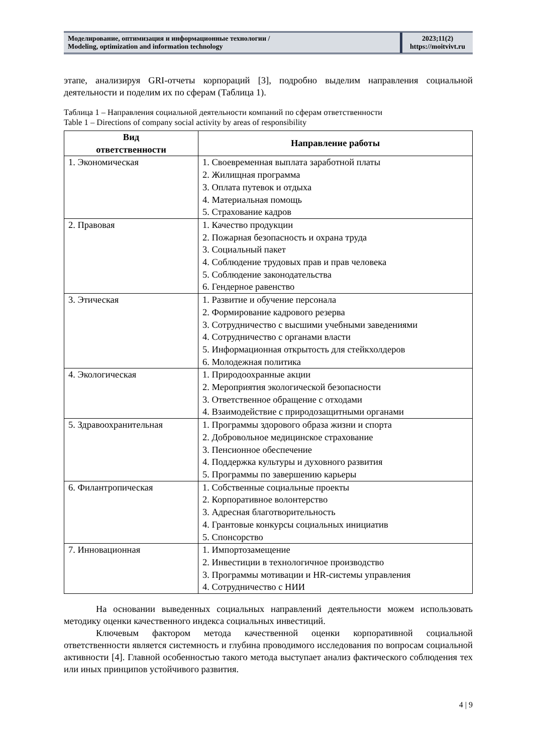Моделирование, оптимизация и информационные технологии /
Modeling, optimization and information technology
2023;11(2)
https://moitvivt.ru
этапе, анализируя GRI-отчеты корпораций [3], подробно выделим направления социальной деятельности и поделим их по сферам (Таблица 1).
Таблица 1 – Направления социальной деятельности компаний по сферам ответственности
Table 1 – Directions of company social activity by areas of responsibility
| Вид ответственности | Направление работы |
| --- | --- |
| 1. Экономическая | 1. Своевременная выплата заработной платы 2. Жилищная программа 3. Оплата путевок и отдыха 4. Материальная помощь 5. Страхование кадров |
| 2. Правовая | 1. Качество продукции 2. Пожарная безопасность и охрана труда 3. Социальный пакет 4. Соблюдение трудовых прав и прав человека 5. Соблюдение законодательства 6. Гендерное равенство |
| 3. Этическая | 1. Развитие и обучение персонала 2. Формирование кадрового резерва 3. Сотрудничество с высшими учебными заведениями 4. Сотрудничество с органами власти 5. Информационная открытость для стейкхолдеров 6. Молодежная политика |
| 4. Экологическая | 1. Природоохранные акции 2. Мероприятия экологической безопасности 3. Ответственное обращение с отходами 4. Взаимодействие с природозащитными органами |
| 5. Здравоохранительная | 1. Программы здорового образа жизни и спорта 2. Добровольное медицинское страхование 3. Пенсионное обеспечение 4. Поддержка культуры и духовного развития 5. Программы по завершению карьеры |
| 6. Филантропическая | 1. Собственные социальные проекты 2. Корпоративное волонтерство 3. Адресная благотворительность 4. Грантовые конкурсы социальных инициатив 5. Спонсорство |
| 7. Инновационная | 1. Импортозамещение 2. Инвестиции в технологичное производство 3. Программы мотивации и HR-системы управления 4. Сотрудничество с НИИ |
На основании выведенных социальных направлений деятельности можем использовать методику оценки качественного индекса социальных инвестиций.
Ключевым фактором метода качественной оценки корпоративной социальной ответственности является системность и глубина проводимого исследования по вопросам социальной активности [4]. Главной особенностью такого метода выступает анализ фактического соблюдения тех или иных принципов устойчивого развития.
4 | 9